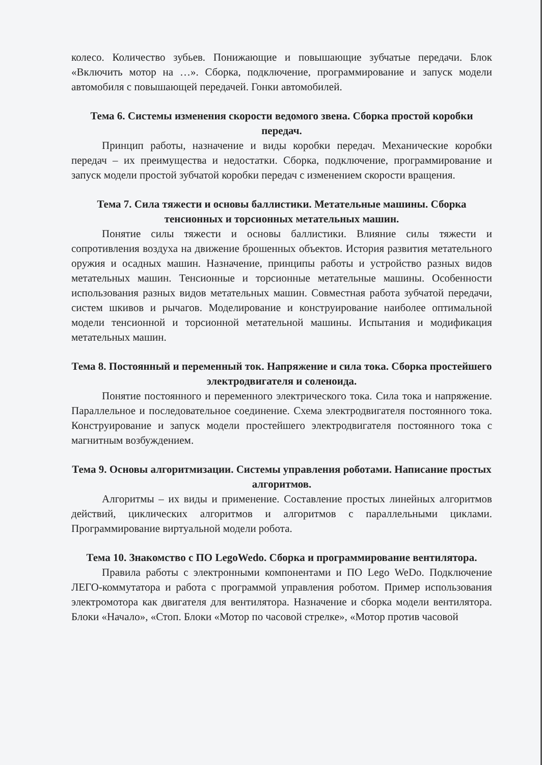колесо. Количество зубьев. Понижающие и повышающие зубчатые передачи. Блок «Включить мотор на …». Сборка, подключение, программирование и запуск модели автомобиля с повышающей передачей. Гонки автомобилей.
Тема 6. Системы изменения скорости ведомого звена. Сборка простой коробки передач.
Принцип работы, назначение и виды коробки передач. Механические коробки передач – их преимущества и недостатки. Сборка, подключение, программирование и запуск модели простой зубчатой коробки передач с изменением скорости вращения.
Тема 7. Сила тяжести и основы баллистики. Метательные машины. Сборка тенсионных и торсионных метательных машин.
Понятие силы тяжести и основы баллистики. Влияние силы тяжести и сопротивления воздуха на движение брошенных объектов. История развития метательного оружия и осадных машин. Назначение, принципы работы и устройство разных видов метательных машин. Тенсионные и торсионные метательные машины. Особенности использования разных видов метательных машин. Совместная работа зубчатой передачи, систем шкивов и рычагов. Моделирование и конструирование наиболее оптимальной модели тенсионной и торсионной метательной машины. Испытания и модификация метательных машин.
Тема 8. Постоянный и переменный ток. Напряжение и сила тока. Сборка простейшего электродвигателя и соленоида.
Понятие постоянного и переменного электрического тока. Сила тока и напряжение. Параллельное и последовательное соединение. Схема электродвигателя постоянного тока. Конструирование и запуск модели простейшего электродвигателя постоянного тока с магнитным возбуждением.
Тема 9. Основы алгоритмизации. Системы управления роботами. Написание простых алгоритмов.
Алгоритмы – их виды и применение. Составление простых линейных алгоритмов действий, циклических алгоритмов и алгоритмов с параллельными циклами. Программирование виртуальной модели робота.
Тема 10. Знакомство с ПО LegoWedo. Сборка и программирование вентилятора.
Правила работы с электронными компонентами и ПО Lego WeDo. Подключение ЛЕГО-коммутатора и работа с программой управления роботом. Пример использования электромотора как двигателя для вентилятора. Назначение и сборка модели вентилятора. Блоки «Начало», «Стоп. Блоки «Мотор по часовой стрелке», «Мотор против часовой